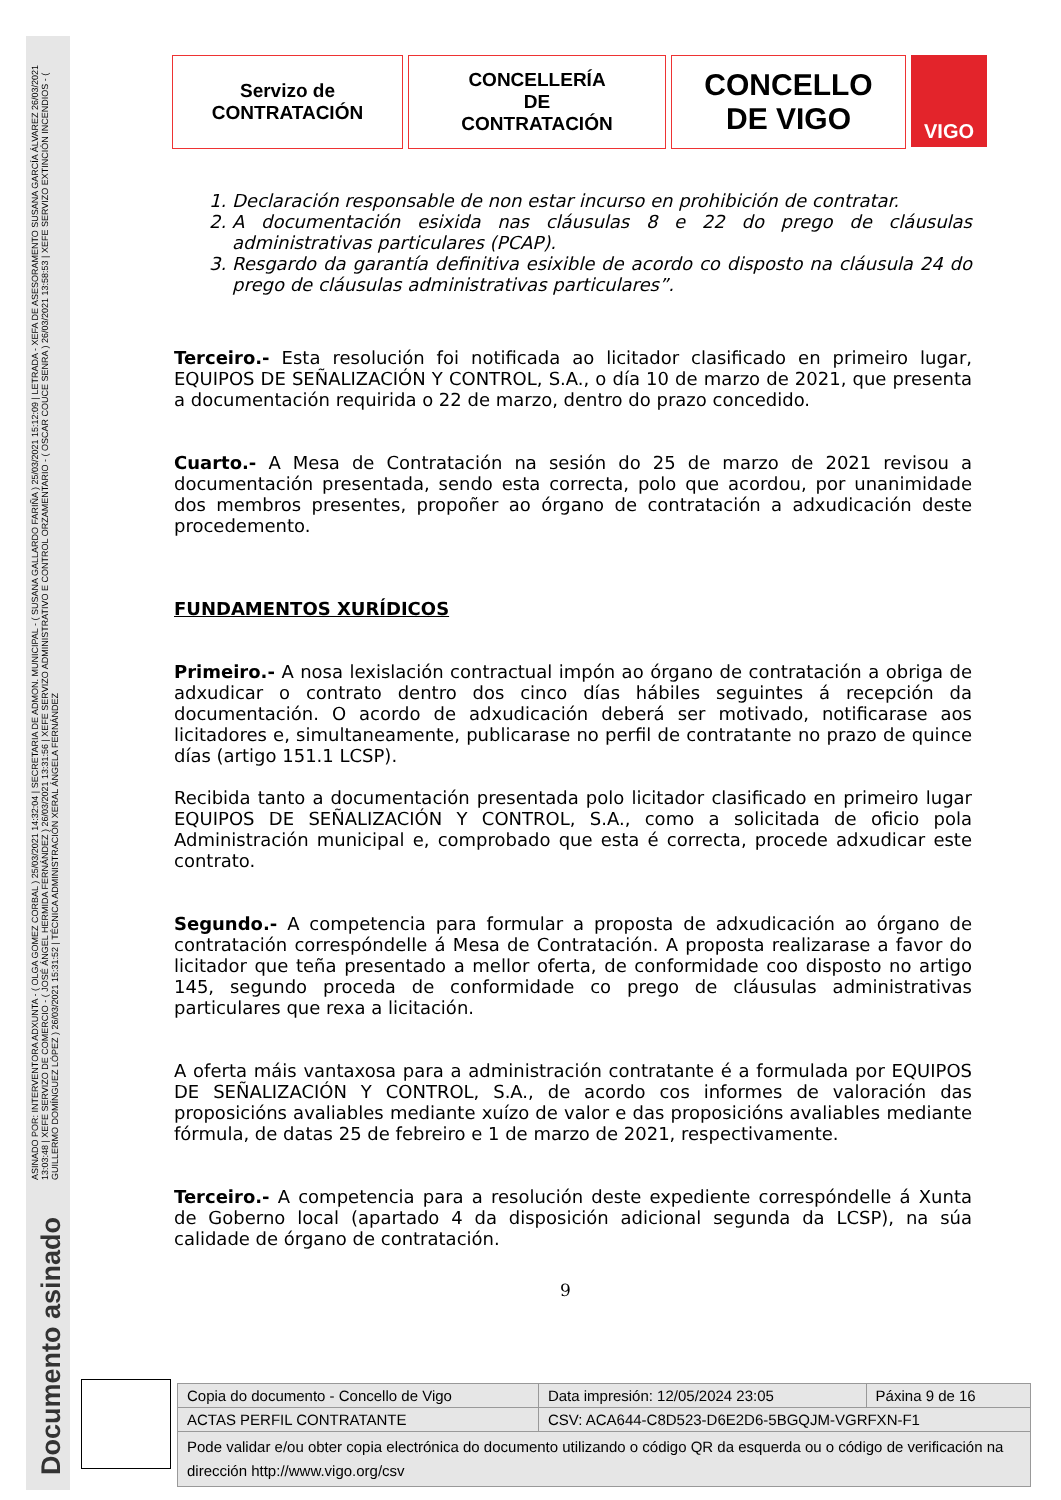ASINADO POR: INTERVENTORA ADXUNTA - ( OLGA GOMEZ CORBAL ) 25/03/2021 14:32:04 | SECRETARIA DE ADMON. MUNICIPAL - ( SUSANA GALLARDO FARIÑA ) 25/03/2021 15:12:09 | LETRADA - XEFA DE ASESORAMENTO SUSANA GARCÍA ÁLVAREZ 26/03/2021 13:03:48 | XEFE SERVIZO DE COMERCIO - ( JOSÉ ÁNGEL HERMIDA FERNÁNDEZ ) 26/03/2021 13:31:56 | XEFE SERVIZO ADMINISTRATIVO E CONTROL ORZAMENTARIO - ( OSCAR COUCE SENRA ) 26/03/2021 13:58:53 | XEFE SERVIZO EXTINCIÓN INCENDIOS - ( GUILLERMO DOMÍNGUEZ LÓPEZ ) 26/03/2021 15:31:52 | TÉCNICA ADMINISTRACIÓN XERAL ÁNGELA FERNÁNDEZ
Documento asinado
Servizo de
CONTRATACIÓN
CONCELLERÍA
DE
CONTRATACIÓN
CONCELLO
DE VIGO
VIGO
1. Declaración responsable de non estar incurso en prohibición de contratar.
2. A documentación esixida nas cláusulas 8 e 22 do prego de cláusulas administrativas particulares (PCAP).
3. Resgardo da garantía definitiva esixible de acordo co disposto na cláusula 24 do prego de cláusulas administrativas particulares”.
Terceiro.- Esta resolución foi notificada ao licitador clasificado en primeiro lugar, EQUIPOS DE SEÑALIZACIÓN Y CONTROL, S.A., o día 10 de marzo de 2021, que presenta a documentación requirida o 22 de marzo, dentro do prazo concedido.
Cuarto.- A Mesa de Contratación na sesión do 25 de marzo de 2021 revisou a documentación presentada, sendo esta correcta, polo que acordou, por unanimidade dos membros presentes, propoñer ao órgano de contratación a adxudicación deste procedemento.
FUNDAMENTOS XURÍDICOS
Primeiro.- A nosa lexislación contractual impón ao órgano de contratación a obriga de adxudicar o contrato dentro dos cinco días hábiles seguintes á recepción da documentación. O acordo de adxudicación deberá ser motivado, notificarase aos licitadores e, simultaneamente, publicarase no perfil de contratante no prazo de quince días (artigo 151.1 LCSP).
Recibida tanto a documentación presentada polo licitador clasificado en primeiro lugar EQUIPOS DE SEÑALIZACIÓN Y CONTROL, S.A., como a solicitada de oficio pola Administración municipal e, comprobado que esta é correcta, procede adxudicar este contrato.
Segundo.- A competencia para formular a proposta de adxudicación ao órgano de contratación correspóndelle á Mesa de Contratación. A proposta realizarase a favor do licitador que teña presentado a mellor oferta, de conformidade coo disposto no artigo 145, segundo proceda de conformidade co prego de cláusulas administrativas particulares que rexa a licitación.
A oferta máis vantaxosa para a administración contratante é a formulada por EQUIPOS DE SEÑALIZACIÓN Y CONTROL, S.A., de acordo cos informes de valoración das proposicións avaliables mediante xuízo de valor e das proposicións avaliables mediante fórmula, de datas 25 de febreiro e 1 de marzo de 2021, respectivamente.
Terceiro.- A competencia para a resolución deste expediente correspóndelle á Xunta de Goberno local (apartado 4 da disposición adicional segunda da LCSP), na súa calidade de órgano de contratación.
9
| Copia do documento - Concello de Vigo | Data impresión: 12/05/2024 23:05 | Páxina 9 de 16 |
| ACTAS PERFIL CONTRATANTE | CSV: ACA644-C8D523-D6E2D6-5BGQJM-VGRFXN-F1 | |
| Pode validar e/ou obter copia electrónica do documento utilizando o código QR da esquerda ou o código de verificación na dirección http://www.vigo.org/csv | | |